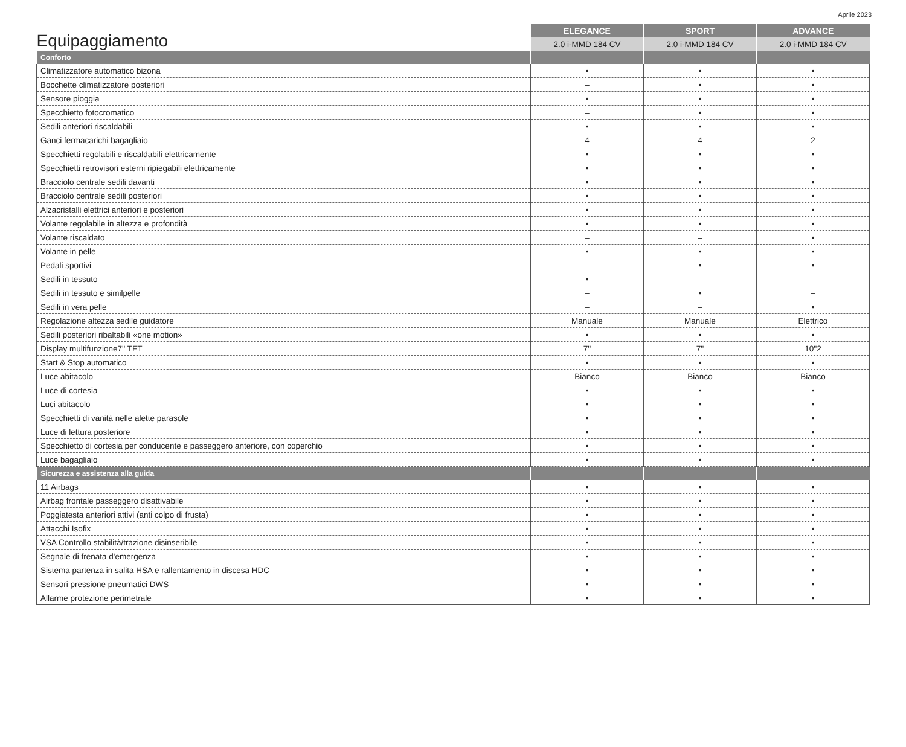Aprile 2023
| Equipaggiamento | ELEGANCE | SPORT | ADVANCE |
| --- | --- | --- | --- |
| | 2.0 i-MMD 184 CV | 2.0 i-MMD 184 CV | 2.0 i-MMD 184 CV |
| Conforto | | | |
| Climatizzatore automatico bizona | • | • | • |
| Bocchette climatizzatore posteriori | – | • | • |
| Sensore pioggia | • | • | • |
| Specchietto fotocromatico | – | • | • |
| Sedili anteriori riscaldabili | • | • | • |
| Ganci fermacarichi bagagliaio | 4 | 4 | 2 |
| Specchietti regolabili e riscaldabili elettricamente | • | • | • |
| Specchietti retrovisori esterni ripiegabili elettricamente | • | • | • |
| Bracciolo centrale sedili davanti | • | • | • |
| Bracciolo centrale sedili posteriori | • | • | • |
| Alzacristalli elettrici anteriori e posteriori | • | • | • |
| Volante regolabile in altezza e profondità | • | • | • |
| Volante riscaldato | – | – | • |
| Volante in pelle | • | • | • |
| Pedali sportivi | – | • | • |
| Sedili in tessuto | • | – | – |
| Sedili in tessuto e similpelle | – | • | – |
| Sedili in vera pelle | – | – | • |
| Regolazione altezza sedile guidatore | Manuale | Manuale | Elettrico |
| Sedili posteriori ribaltabili «one motion» | • | • | • |
| Display multifunzione7'' TFT | 7'' | 7'' | 10''2 |
| Start & Stop automatico | • | • | • |
| Luce abitacolo | Bianco | Bianco | Bianco |
| Luce di cortesia | • | • | • |
| Luci abitacolo | • | • | • |
| Specchietti di vanità nelle alette parasole | • | • | • |
| Luce di lettura posteriore | • | • | • |
| Specchietto di cortesia per conducente e passeggero anteriore, con coperchio | • | • | • |
| Luce bagagliaio | • | • | • |
| Sicurezza e assistenza alla guida | | | |
| 11 Airbags | • | • | • |
| Airbag frontale passeggero disattivabile | • | • | • |
| Poggiatesta anteriori attivi (anti colpo di frusta) | • | • | • |
| Attacchi Isofix | • | • | • |
| VSA Controllo stabilità/trazione disinseribile | • | • | • |
| Segnale di frenata d'emergenza | • | • | • |
| Sistema partenza in salita HSA e rallentamento in discesa HDC | • | • | • |
| Sensori pressione pneumatici DWS | • | • | • |
| Allarme protezione perimetrale | • | • | • |